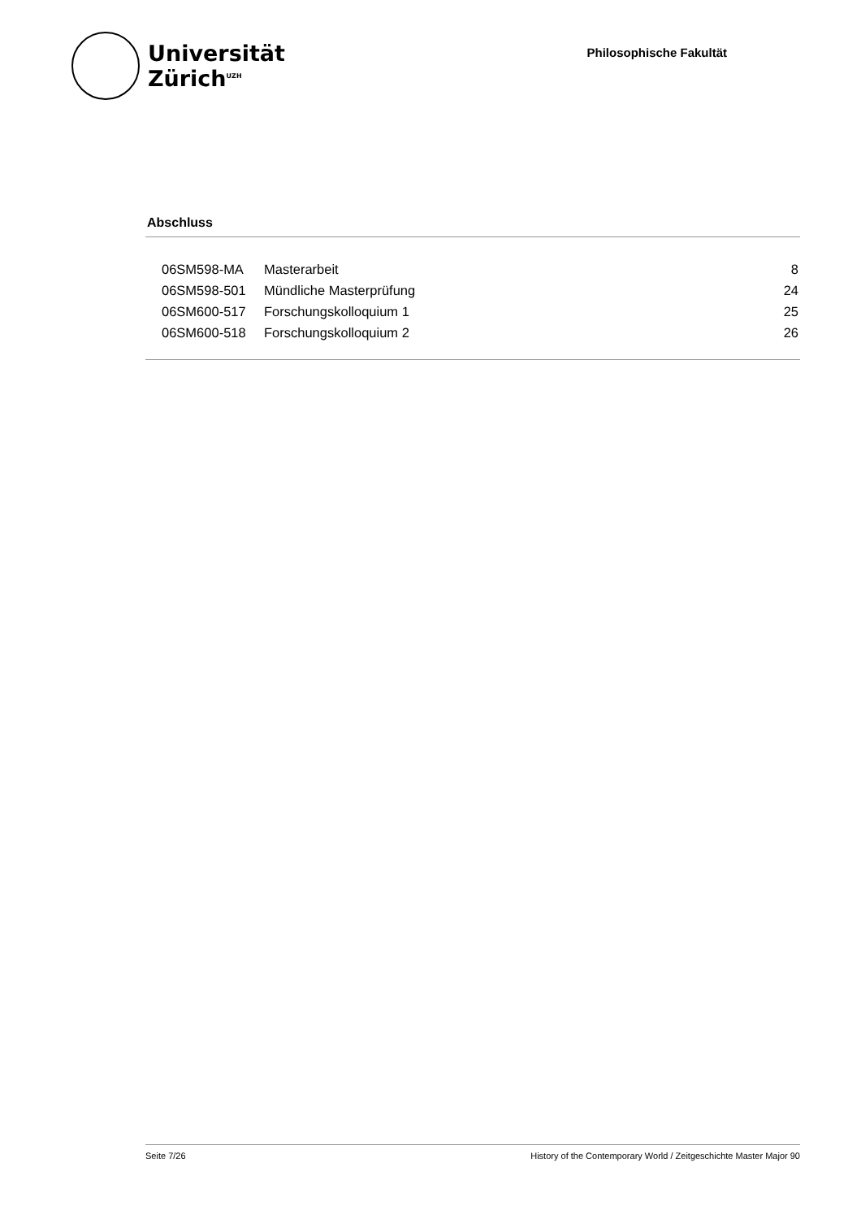Universität
Zürich<sup>UZH</sup>
Philosophische Fakultät
Abschluss
| 06SM598-MA | Masterarbeit | 8 |
| 06SM598-501 | Mündliche Masterprüfung | 24 |
| 06SM600-517 | Forschungskolloquium 1 | 25 |
| 06SM600-518 | Forschungskolloquium 2 | 26 |
Seite 7/26 History of the Contemporary World / Zeitgeschichte Master Major 90